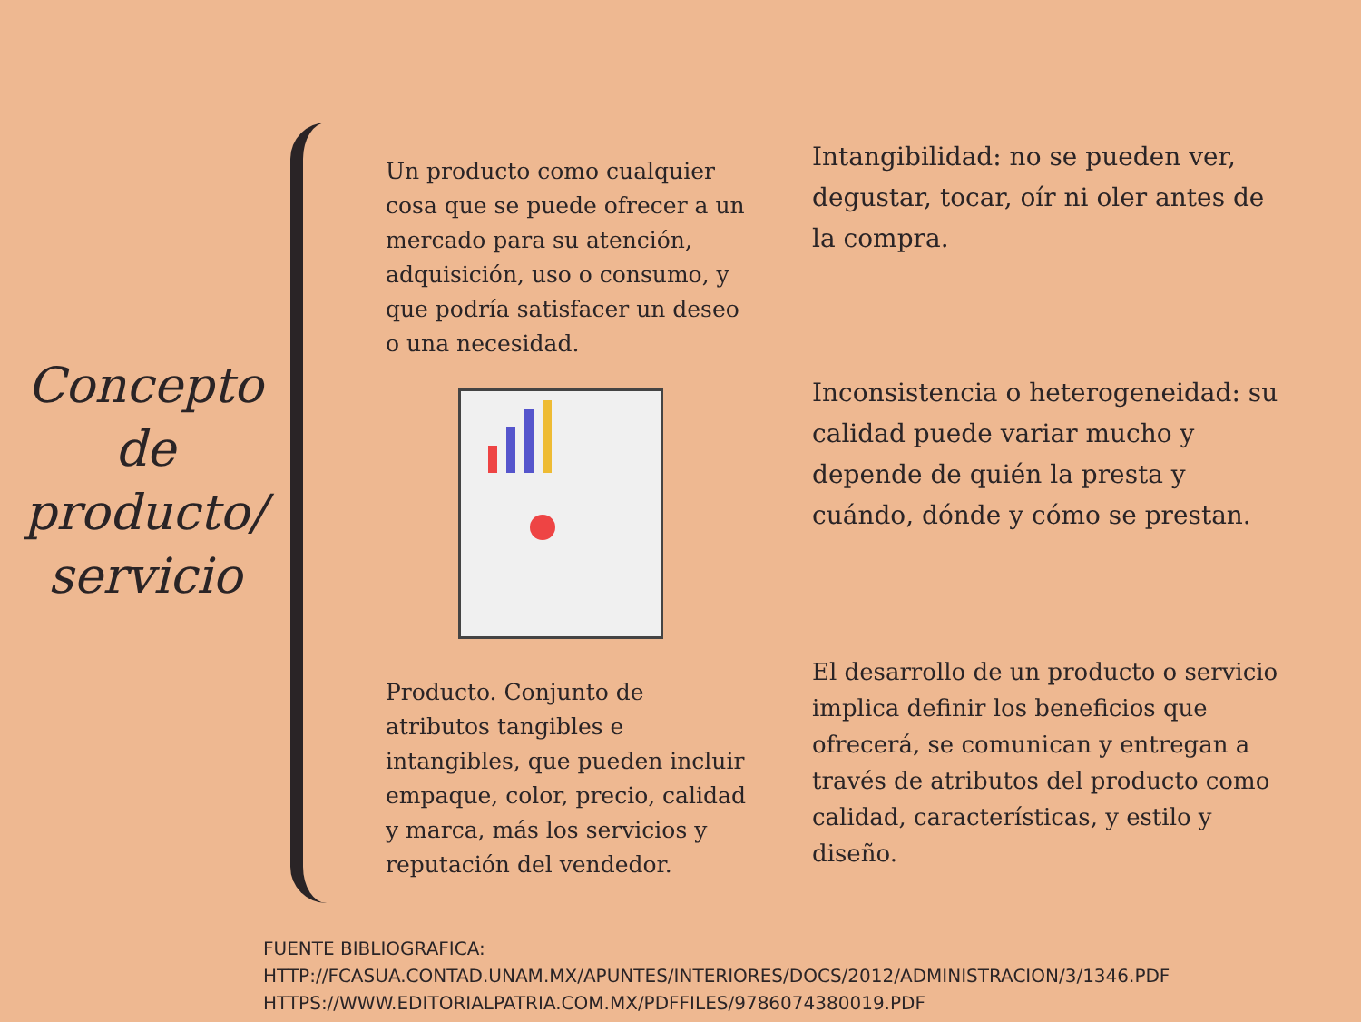Concepto de producto/ servicio
Un producto como cualquier cosa que se puede ofrecer a un mercado para su atención, adquisición, uso o consumo, y que podría satisfacer un deseo o una necesidad.
Producto. Conjunto de atributos tangibles e intangibles, que pueden incluir empaque, color, precio, calidad y marca, más los servicios y reputación del vendedor.
Intangibilidad: no se pueden ver, degustar, tocar, oír ni oler antes de la compra.
Inconsistencia o heterogeneidad: su calidad puede variar mucho y depende de quién la presta y cuándo, dónde y cómo se prestan.
El desarrollo de un producto o servicio implica definir los beneficios que ofrecerá, se comunican y entregan a través de atributos del producto como calidad, características, y estilo y diseño.
FUENTE BIBLIOGRAFICA:
HTTP://FCASUA.CONTAD.UNAM.MX/APUNTES/INTERIORES/DOCS/2012/ADMINISTRACION/3/1346.PDF
HTTPS://WWW.EDITORIALPATRIA.COM.MX/PDFFILES/9786074380019.PDF